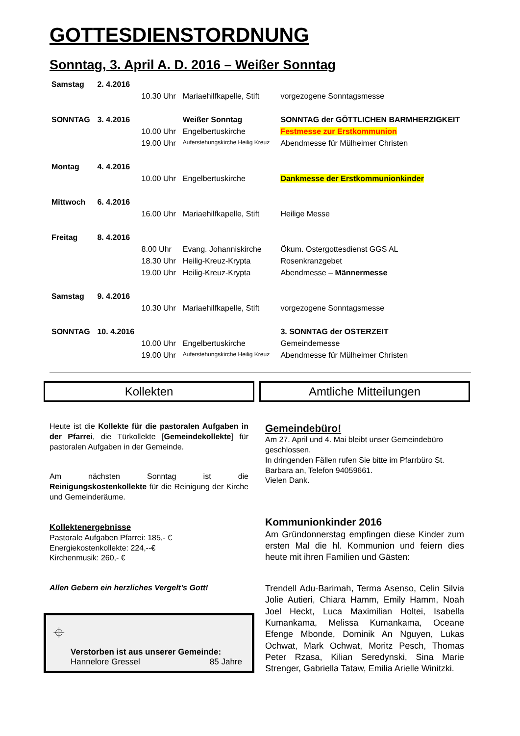GOTTESDIENSTORDNUNG
Sonntag, 3. April A. D. 2016 – Weißer Sonntag
| Samstag | 2. 4.2016 | | | |
| | | 10.30 Uhr | Mariaehilfkapelle, Stift | vorgezogene Sonntagsmesse |
| SONNTAG | 3. 4.2016 | | Weißer Sonntag | SONNTAG der GÖTTLICHEN BARMHERZIGKEIT |
| | | 10.00 Uhr | Engelbertuskirche | Festmesse zur Erstkommunion |
| | | 19.00 Uhr | Auferstehungskirche Heilig Kreuz | Abendmesse für Mülheimer Christen |
| Montag | 4. 4.2016 | | | |
| | | 10.00 Uhr | Engelbertuskirche | Dankmesse der Erstkommunionkinder |
| Mittwoch | 6. 4.2016 | | | |
| | | 16.00 Uhr | Mariaehilfkapelle, Stift | Heilige Messe |
| Freitag | 8. 4.2016 | | | |
| | | 8.00 Uhr | Evang. Johanniskirche | Ökum. Ostergottesdienst GGS AL |
| | | 18.30 Uhr | Heilig-Kreuz-Krypta | Rosenkranzgebet |
| | | 19.00 Uhr | Heilig-Kreuz-Krypta | Abendmesse – Männermesse |
| Samstag | 9. 4.2016 | | | |
| | | 10.30 Uhr | Mariaehilfkapelle, Stift | vorgezogene Sonntagsmesse |
| SONNTAG | 10. 4.2016 | | | 3. SONNTAG der OSTERZEIT |
| | | 10.00 Uhr | Engelbertuskirche | Gemeindemesse |
| | | 19.00 Uhr | Auferstehungskirche Heilig Kreuz | Abendmesse für Mülheimer Christen |
Kollekten
Heute ist die Kollekte für die pastoralen Aufgaben in der Pfarrei, die Türkollekte [Gemeindekollekte] für pastoralen Aufgaben in der Gemeinde.
Am nächsten Sonntag ist die Reinigungskostenkollekte für die Reinigung der Kirche und Gemeinderäume.
Kollektenergebnisse
Pastorale Aufgaben Pfarrei: 185,- €
Energiekostenkollekte: 224,--€
Kirchenmusik: 260,- €
Allen Gebern ein herzliches Vergelt’s Gott!
⌖
Verstorben ist aus unserer Gemeinde:
Hannelore Gressel 85 Jahre
Amtliche Mitteilungen
Gemeindebüro!
Am 27. April und 4. Mai bleibt unser Gemeindebüro geschlossen.
In dringenden Fällen rufen Sie bitte im Pfarrbüro St. Barbara an, Telefon 94059661.
Vielen Dank.
Kommunionkinder 2016
Am Gründonnerstag empfingen diese Kinder zum ersten Mal die hl. Kommunion und feiern dies heute mit ihren Familien und Gästen:
Trendell Adu-Barimah, Terma Asenso, Celin Silvia Jolie Autieri, Chiara Hamm, Emily Hamm, Noah Joel Heckt, Luca Maximilian Holtei, Isabella Kumankama, Melissa Kumankama, Oceane Efenge Mbonde, Dominik An Nguyen, Lukas Ochwat, Mark Ochwat, Moritz Pesch, Thomas Peter Rzasa, Kilian Seredynski, Sina Marie Strenger, Gabriella Tataw, Emilia Arielle Winitzki.